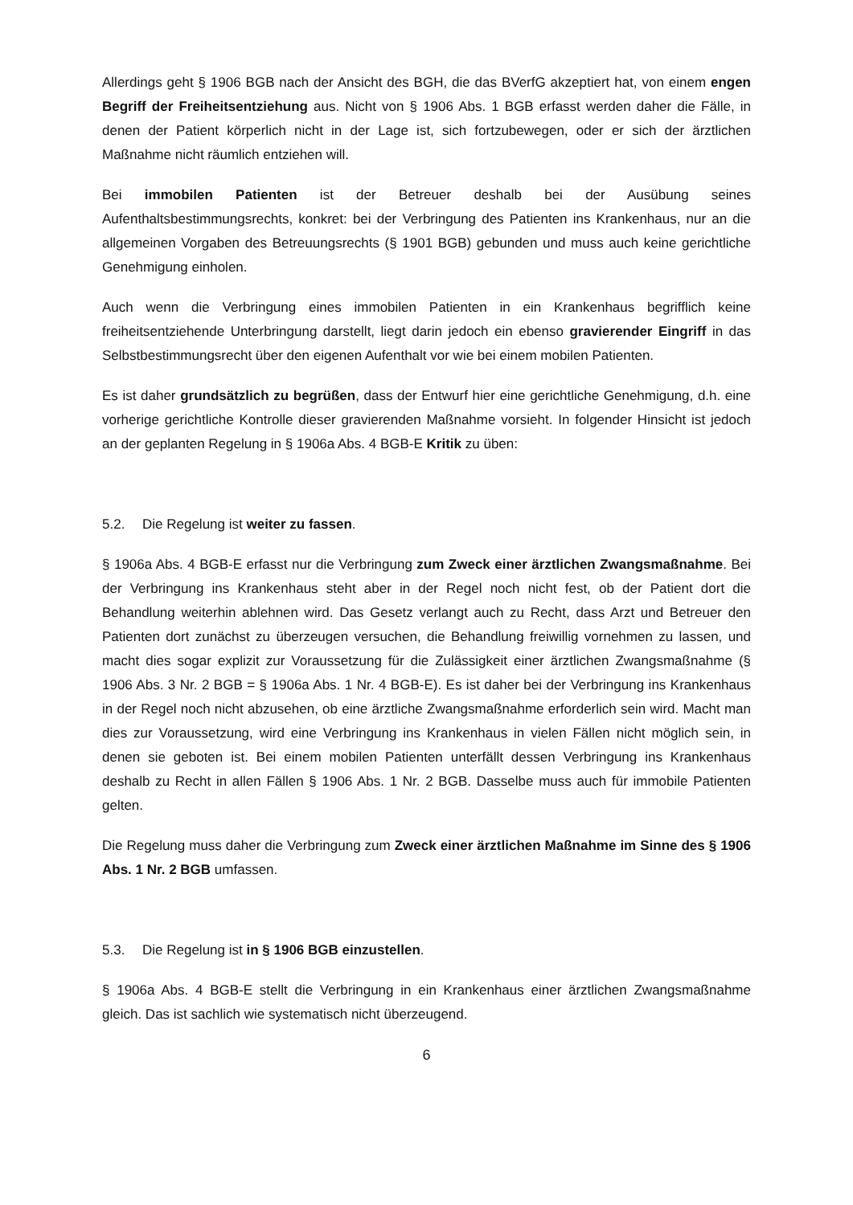Allerdings geht § 1906 BGB nach der Ansicht des BGH, die das BVerfG akzeptiert hat, von einem engen Begriff der Freiheitsentziehung aus. Nicht von § 1906 Abs. 1 BGB erfasst werden daher die Fälle, in denen der Patient körperlich nicht in der Lage ist, sich fortzubewegen, oder er sich der ärztlichen Maßnahme nicht räumlich entziehen will.
Bei immobilen Patienten ist der Betreuer deshalb bei der Ausübung seines Aufenthaltsbestimmungsrechts, konkret: bei der Verbringung des Patienten ins Krankenhaus, nur an die allgemeinen Vorgaben des Betreuungsrechts (§ 1901 BGB) gebunden und muss auch keine gerichtliche Genehmigung einholen.
Auch wenn die Verbringung eines immobilen Patienten in ein Krankenhaus begrifflich keine freiheitsentziehende Unterbringung darstellt, liegt darin jedoch ein ebenso gravierender Eingriff in das Selbstbestimmungsrecht über den eigenen Aufenthalt vor wie bei einem mobilen Patienten.
Es ist daher grundsätzlich zu begrüßen, dass der Entwurf hier eine gerichtliche Genehmigung, d.h. eine vorherige gerichtliche Kontrolle dieser gravierenden Maßnahme vorsieht. In folgender Hinsicht ist jedoch an der geplanten Regelung in § 1906a Abs. 4 BGB-E Kritik zu üben:
5.2. Die Regelung ist weiter zu fassen.
§ 1906a Abs. 4 BGB-E erfasst nur die Verbringung zum Zweck einer ärztlichen Zwangsmaßnahme. Bei der Verbringung ins Krankenhaus steht aber in der Regel noch nicht fest, ob der Patient dort die Behandlung weiterhin ablehnen wird. Das Gesetz verlangt auch zu Recht, dass Arzt und Betreuer den Patienten dort zunächst zu überzeugen versuchen, die Behandlung freiwillig vornehmen zu lassen, und macht dies sogar explizit zur Voraussetzung für die Zulässigkeit einer ärztlichen Zwangsmaßnahme (§ 1906 Abs. 3 Nr. 2 BGB = § 1906a Abs. 1 Nr. 4 BGB-E). Es ist daher bei der Verbringung ins Krankenhaus in der Regel noch nicht abzusehen, ob eine ärztliche Zwangsmaßnahme erforderlich sein wird. Macht man dies zur Voraussetzung, wird eine Verbringung ins Krankenhaus in vielen Fällen nicht möglich sein, in denen sie geboten ist. Bei einem mobilen Patienten unterfällt dessen Verbringung ins Krankenhaus deshalb zu Recht in allen Fällen § 1906 Abs. 1 Nr. 2 BGB. Dasselbe muss auch für immobile Patienten gelten.
Die Regelung muss daher die Verbringung zum Zweck einer ärztlichen Maßnahme im Sinne des § 1906 Abs. 1 Nr. 2 BGB umfassen.
5.3. Die Regelung ist in § 1906 BGB einzustellen.
§ 1906a Abs. 4 BGB-E stellt die Verbringung in ein Krankenhaus einer ärztlichen Zwangsmaßnahme gleich. Das ist sachlich wie systematisch nicht überzeugend.
6